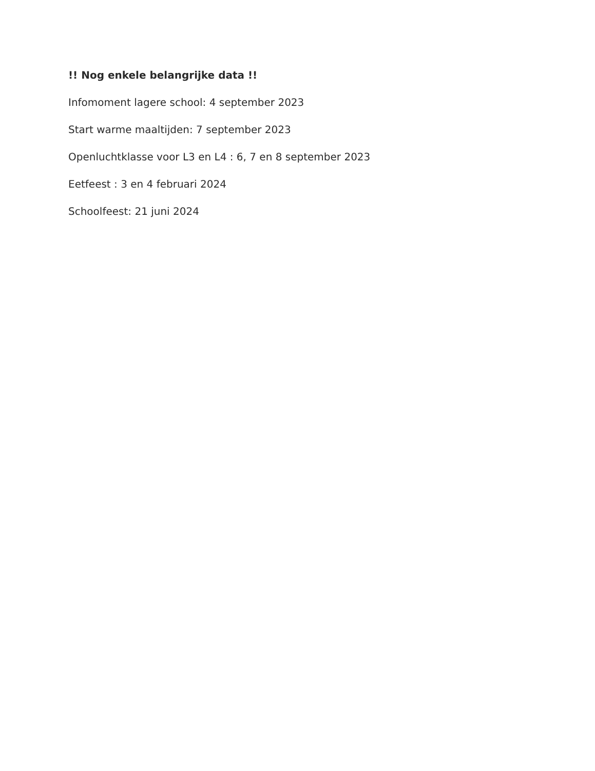!! Nog enkele belangrijke data !!
Infomoment lagere school: 4 september 2023
Start warme maaltijden: 7 september 2023
Openluchtklasse voor L3 en L4 : 6, 7 en 8 september 2023
Eetfeest : 3 en 4 februari 2024
Schoolfeest: 21 juni 2024